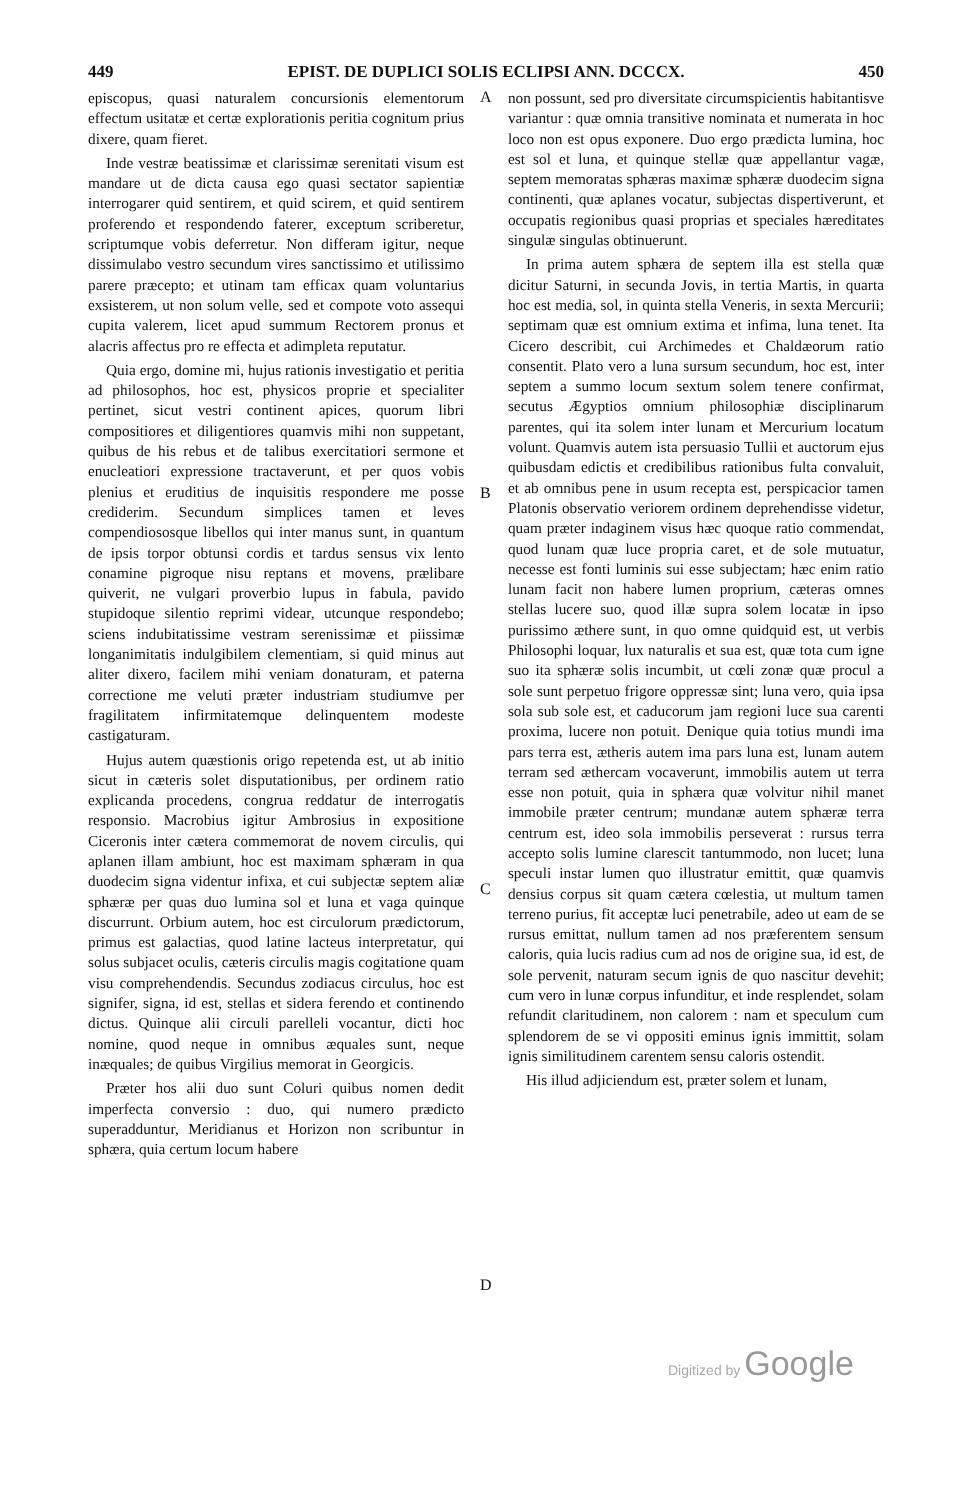449 EPIST. DE DUPLICI SOLIS ECLIPSI ANN. DCCCX. 450
episcopus, quasi naturalem concursionis elementorum effectum usitatæ et certæ explorationis peritia cognitum prius dixere, quam fieret.
Inde vestræ beatissimæ et clarissimæ serenitati visum est mandare ut de dicta causa ego quasi sectator sapientiæ interrogarer quid sentirem, et quid scirem, et quid sentirem proferendo et respondendo faterer, exceptum scriberetur, scriptumque vobis deferretur. Non differam igitur, neque dissimulabo vestro secundum vires sanctissimo et utilissimo parere præcepto; et utinam tam efficax quam voluntarius exsisterem, ut non solum velle, sed et compote voto assequi cupita valerem, licet apud summum Rectorem pronus et alacris affectus pro re effecta et adimpleta reputatur.
Quia ergo, domine mi, hujus rationis investigatio et peritia ad philosophos, hoc est, physicos proprie et specialiter pertinet, sicut vestri continent apices, quorum libri compositiores et diligentiores quamvis mihi non suppetant, quibus de his rebus et de talibus exercitatiori sermone et enucleatiori expressione tractaverunt, et per quos vobis plenius et eruditius de inquisitis respondere me posse crediderim. Secundum simplices tamen et leves compendiososque libellos qui inter manus sunt, in quantum de ipsis torpor obtunsi cordis et tardus sensus vix lento conamine pigroque nisu reptans et movens, prælibare quiverit, ne vulgari proverbio lupus in fabula, pavido stupidoque silentio reprimi videar, utcunque respondebo; sciens indubitatissime vestram serenissimæ et piissimæ longanimitatis indulgibilem clementiam, si quid minus aut aliter dixero, facilem mihi veniam donaturam, et paterna correctione me veluti præter industriam studiumve per fragilitatem infirmitatemque delinquentem modeste castigaturam.
Hujus autem quæstionis origo repetenda est, ut ab initio sicut in cæteris solet disputationibus, per ordinem ratio explicanda procedens, congrua reddatur de interrogatis responsio. Macrobius igitur Ambrosius in expositione Ciceronis inter cætera commemorat de novem circulis, qui aplanen illam ambiunt, hoc est maximam sphæram in qua duodecim signa videntur infixa, et cui subjectæ septem aliæ sphæræ per quas duo lumina sol et luna et vaga quinque discurrunt. Orbium autem, hoc est circulorum prædictorum, primus est galactias, quod latine lacteus interpretatur, qui solus subjacet oculis, cæteris circulis magis cogitatione quam visu comprehendendis. Secundus zodiacus circulus, hoc est signifer, signa, id est, stellas et sidera ferendo et continendo dictus. Quinque alii circuli parelleli vocantur, dicti hoc nomine, quod neque in omnibus æquales sunt, neque inæquales; de quibus Virgilius memorat in Georgicis.
Præter hos alii duo sunt Coluri quibus nomen dedit imperfecta conversio : duo, qui numero prædicto superadduntur, Meridianus et Horizon non scribuntur in sphæra, quia certum locum habere
A
B
C
D
non possunt, sed pro diversitate circumspicientis habitantisve variantur : quæ omnia transitive nominata et numerata in hoc loco non est opus exponere. Duo ergo prædicta lumina, hoc est sol et luna, et quinque stellæ quæ appellantur vagæ, septem memoratas sphæras maximæ sphæræ duodecim signa continenti, quæ aplanes vocatur, subjectas dispertiverunt, et occupatis regionibus quasi proprias et speciales hæreditates singulæ singulas obtinuerunt.
In prima autem sphæra de septem illa est stella quæ dicitur Saturni, in secunda Jovis, in tertia Martis, in quarta hoc est media, sol, in quinta stella Veneris, in sexta Mercurii; septimam quæ est omnium extima et infima, luna tenet. Ita Cicero describit, cui Archimedes et Chaldæorum ratio consentit. Plato vero a luna sursum secundum, hoc est, inter septem a summo locum sextum solem tenere confirmat, secutus Ægyptios omnium philosophiæ disciplinarum parentes, qui ita solem inter lunam et Mercurium locatum volunt. Quamvis autem ista persuasio Tullii et auctorum ejus quibusdam edictis et credibilibus rationibus fulta convaluit, et ab omnibus pene in usum recepta est, perspicacior tamen Platonis observatio veriorem ordinem deprehendisse videtur, quam præter indaginem visus hæc quoque ratio commendat, quod lunam quæ luce propria caret, et de sole mutuatur, necesse est fonti luminis sui esse subjectam; hæc enim ratio lunam facit non habere lumen proprium, cæteras omnes stellas lucere suo, quod illæ supra solem locatæ in ipso purissimo æthere sunt, in quo omne quidquid est, ut verbis Philosophi loquar, lux naturalis et sua est, quæ tota cum igne suo ita sphæræ solis incumbit, ut cœli zonæ quæ procul a sole sunt perpetuo frigore oppressæ sint; luna vero, quia ipsa sola sub sole est, et caducorum jam regioni luce sua carenti proxima, lucere non potuit. Denique quia totius mundi ima pars terra est, ætheris autem ima pars luna est, lunam autem terram sed æthercam vocaverunt, immobilis autem ut terra esse non potuit, quia in sphæra quæ volvitur nihil manet immobile præter centrum; mundanæ autem sphæræ terra centrum est, ideo sola immobilis perseverat : rursus terra accepto solis lumine clarescit tantummodo, non lucet; luna speculi instar lumen quo illustratur emittit, quæ quamvis densius corpus sit quam cætera cœlestia, ut multum tamen terreno purius, fit acceptæ luci penetrabile, adeo ut eam de se rursus emittat, nullum tamen ad nos præferentem sensum caloris, quia lucis radius cum ad nos de origine sua, id est, de sole pervenit, naturam secum ignis de quo nascitur devehit; cum vero in lunæ corpus infunditur, et inde resplendet, solam refundit claritudinem, non calorem : nam et speculum cum splendorem de se vi oppositi eminus ignis immittit, solam ignis similitudinem carentem sensu caloris ostendit.
His illud adjiciendum est, præter solem et lunam,
Digitized by Google